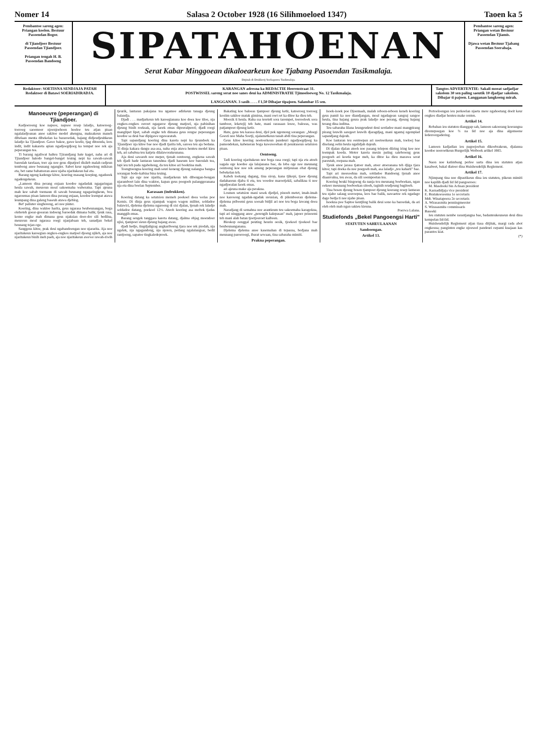Nomer 14 Salasa 2 October 1928 (16 Silihmoeloed 1347) Taoen ka 5
Pembantoe sareng agen:
Priangan koelon. Bestuur Pasoendan Bogor.
di Tjiandjoer Bestuur Pasoendan Tjiandjoer.
Priangan tengah H. B. Pasoendan Bandoeng
SIPATAHOENAN
Serat Kabar Minggoean dikaloearkeun koe Tjabang Pasoendan Tasikmalaja.
Ditjitak di Drukkerij Soekapoera Tasikmalaja.
Pembantoe sareng agen:
Priangan wetan Bestuur Pasoendan Tjiamis.
Djawa wetan Bestuur Tjabang Pasoendan Soerabaja.
Redaktoer: SOETISNA SENDJAJA PATAH
Redaktoer di Batawi SOERIADIRADJA.
KARANGAN adresna ka REDACTIE Heerenstraat 31.
POSTWISSEL sareng serat noe sanes deui ka ADMINISTRATIE Tjimoeloeweg No. 12 Tasikmalaja.
LANGGANAN. 3 sasih . . . . f 1,50 Dibajar tipajoen. Salambar 15 sen.
Tangtos ADVERTENTIE: Sakali moeat sadjadjar sakolom 30 sen paling saeutik 10 djadjar sakolom. Dibajar ti pajoen. Langganan langkoeng mirah.
Manoeuvre (peperangan) di Tjiandjoer.
Kadjoeroeng koe napsoe, napsoe resep laladjo, katoeroeg-toeroeg saoemoer njoenjoehoen hoeloe teu atjan pisan ngalaladjoanan anoe sakitoe model ahengna, maksakeun maneh dibelaan menta dibekelan ka bararoedak, hajang didjeudjeuhkeun laladjo ka Tjiandjoer. Gawe bakoe, gawe koelir, tjag ditoenda, leos indit, indit kakareta apian ngadjoegdjoeg ka tempat noe rek aja peperangan tea.
Ti barang ngaliwat halteu Tjirandjang hate kaget, naha ari di Tjiandjoer halodo banget-banget teuing nepi ka sawah-sawah bareulah tarelaan, toer aja noe geus dipatjoel disileb malah radjeun tembong anoe beunang ngangler. Sabot keur ngahoeleng mikiran eta, bet rame babatoeran anoe njaba njaritakeun hal eta.
Barang ngeng kadenge kitoe, koering masang koeping, ngadeeek ngadengekeun.
„Lamoen dina perang enjaan koedoe ngadadak ngagaringan heula sawah, meureun moal sakoemaha waberatna. Tapi ajeuna mah koe sabab toemaun di sawah beunang ngagaringkeun, boa ngaroemas pisan lamoen dina perang enjaan, koedoe loempat atawa leumpang dina galeng baseuh atawa djeblog.
Bet' paliuter singhoreng, ari noe pinter.
Koering, dina waktoe harita, geus ngarasa beubeunangan, boga olehoteh goear-goearan indoeng baroedak dimana balik; tjeuk rasa, komo engke mah dimana geus njaksian doer-dor sili bedilna, meureun moal ngarasa roegi njanjabaan teh, sanadjan bekel beunang tejan oge.
Sanggeus kitoe, prak deui ngabandoengan noe njararita. Aja noe njaritakeun karoegian ongkos-ongkos matjoel djoeng njileb, aja noe njaritakeun binih meh paeh, aja noe njaritakeun awewe rawah-riwih tjeurik, lantaran pakajana tea ngamoe adirkeun tanaga djeung balandja.
Djadi . . . madjarkeun teh karoegianana koe doea koe tiloe, nja ongkos-ongkos oeroet ngagaroe djeung matjoel, nja pabinihan djeung binih roeksak, nja laoek emas dipoeralperol; djadi roegi manglipet lipet, sabab engke teh dimana geus rengse peperangan koedoe sa deui bae dipigawe ngawaratah.
Tapi sapandjang koering dina kareta nepi ka tjeundoek ka Tjiandjoer nja kitoe bae noe djadi tjarita teh, saroea teu aja bedana. Ti dinja kakara dangu asa-asa, naha enja atawa henteu model kieu teh, ari sababna teu katjeta dilalaworakeunana.
Aja deui sawareh noe meper, tjenah oentoeng, engkena sawah teh djadi hade lantaran taneuhna djadi haseum koe bareulah tea, tapi ieu teh pada ngabohong, da teu kitoe ari boektina mah.
Toengtoengna koering mah seuri koneng djeung nalangsa bangsa sorangan bodo-kabina bina teuing.
Tapi aja oge noe njarita, madjarkeun teh dibongan-bongan njaramboet lain dina waktoe, kapan geus poegoeh palanggeranana nja eta dina boelan September.
Karasaan (indrukken).
Koering datang ka setatsion memeh poekoel doea welas poe Kemis. Di dinja geus njampak wagon wagon militer, soldadoe balawiri, djelema djelema ngaroeng di sisi djalan, tjenah rek laladjo soldadoe datang, poekoel 12½. Ateoh koering asa mobok tjadas manggih emas.
Barang sengek tanggara kareta datang, djalma objag moendoer njisi, tjampoer sieun djeung hajang awas.
djadi hedjo, tingdjaligrag angkariboeng tjara noe rek piodah, nja ngelek, nja ngagandong, nja njoren, pedang ngalalangsar, bedil rantjoeng, sapatoe tingkaledeproek.
Bakating koe baloeas tjampoer djeung ketir, katoeroeg toeroeg kostim sakitoe matak gimirna, mani roet ret ka ditoe ka dieu teh.
Moesik ti heula. Raha ssa teretett sora tarompet, toeroeloek sora tamboer, leketejij teh hate, mani rarasaan lesoe, baloeas, was patjampoer djeung ketir.
Hate, geus teu karasa deui, djol pok ngomong sorangan: „Moegi Goesti noe Maha Soetji, njalametkeun tanah abdi tina peperangan.
Geus kitoe koering noetoerkeun pandeuri ngadjoegdjoeg ka pamondokan, kabeneran boga kawawoehan di peuntaseun setatsion pisan.
Oentoeng.
Tadi koering njaritakeun noe boga rasa roegi; tapi nja eta atoeh sagala oge koedoe aja lalajanana bae, da loba oge noe meunang oentoeng koe noe rek ameng peperangan mitjeunan obat djeung bebekelan teh.
Kabeh toekang dagang, tina sirop, kana tjikopi, tjaoe djeung dadahareun djaba ti eta, teu woedoe maroetjekil, sabalikna ti noe ngadjoealan laoek emas.
ari ajeuna make aja perakna.
Losmen setatsion mani sesek djedjel, pinoeh metet, imah-imah noe karosong ngadak-ngadak sreusian, di pilemboeran djelema-djelema priboemi geus soesah bidjil ari noe teu boga lawang doea mah.
Naradjang di semahna noe arantieum teu sakoemaha karagokna, tapi ari ninggang anoe „perengih kalepasan" mah, japoer prinoemi teh mani alah batan tjoetjoeroet kaiboen.
Bioskop oenggal peuting heurin oesik, tjoekoel tjoekoel bae beubeunanganana.
Djelema djelema anoe kasemahan di tepasna, bedjana mah meunang paroeroegi, ibarat sewaan, tina sabaraha mimiti.
Prakna peperangan.
Isoek-isoek poe Djoemaah, malah reboen-reboen keneh koering geus pamit ka noe diandjangan, moal ngadagoan sangraj sangoe heula, tina hajang geura prak laladjo noe perang, djeung hajang terang dina inditna.
Teu sabaraha lilana leungeudeut deui serdadoe mani mangpirang pirang leuwih saregeet leuwih djaragdjag, mani ngantaj ngemplad sapandjang dajeuh.
Koe lantaran teu oentoepan ari noetoerkeun mah, toeloej bae diselang oelin heula ngalidjah dajeuh.
Di djalan djalan ateoh noe pasang telepon diiring iring koe noe toempak koeda. Motor kareta mesin pating salebroeng geus poegoeh ari koeda tegar meh, ka ditoe ka dieu marawa serat pareutah, roepana mah.
Tjeuk anoe jarasa tjatoer mah, atoer atoeranana teh djiga tjara kitoe; tapi doeka da noe poegoeh mah, asa laladjo „teu kaharti" bae.
Tapi ari moesoehna mah, soldadoe Bandoeng tjenah anoe diaanvalna, teu awas, da sili soempoetan tea.
Koering beuki bingoeng da nanja teu meunang boeboekan, ngan oekoer meunang boeboekan sitoeh, taginih reudjeung bagitoeh.
Tina bosen djeung bosen tjampoer djeung koerang resep lantaran teu njaho salaug soeroepna, leos bae balik, nawaetoe rek ngadago dago bedja ti nee njaho pisan.
Isoekna poe Saptoe kentjling balik deui sono ka baroedak, da ari oleh oleh mah ngan sakieu kieuna.
Poerwa Lalana.
Studiefonds „Bekel Pangoengsi Harti"
STATUTEN SAHEULAANAN
Samboengan.
Artikel 13.
Pertoeloengan ieu perkoelan njaeta mere ngahoetang doeit keur ongkos diadjar henteu make renten.
Artikel 14.
Robahan ieu statuten dianggap sah, lamoen sakoerang koerangna diremrpoegan koe ⅔ na lid noe aja dina algemeene ledenvergadering.
Artikel 15.
Lamoen kadjadian ieu pagoejoeban dikoebrakeun, djalanna koedoe noeroetkeun Burgerlijk Wetboek artikel 1665.
Artikel 16.
Naon noe katimbang perloe sarta dina ieu statuten atjan kasaboet, bakal diatoer dina Huishoudelijk Reglement.
Artikel 17.
Njimpang tina noe dipastikeun dina ieu statuten, pikeun mimiti noe kapilih djadi lid lid pangoeroes:
M. Masdoeki bin Achsan president
K. Karnadidjaja vice president
E. Bratakoesoema 1e secretaris
Mdt. Winatapoera 2e secretaris
A. Wirasasmita penningmeester
S. Wirasasmita commissaris
Basoeki
Ieu statuten nembe rarantjangna bae, badanteukeuneun deui dina kempelan lid-lid.
Huishoudelijk Reglement atjan tiasa ditjitak, margi rada abot ongkosna; panginten engke njoesoel pandeuri oepami kuajaan kas parantos kiat.
(*)